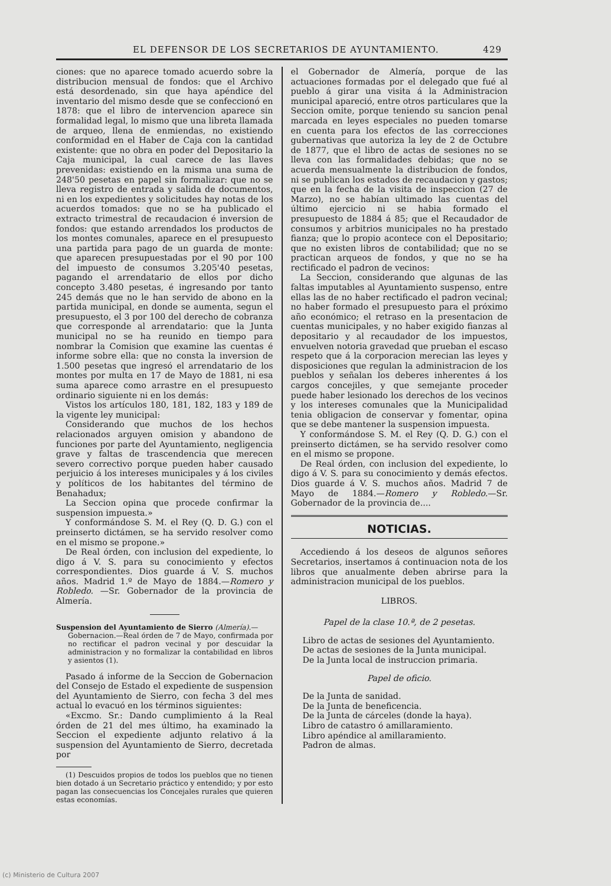EL DEFENSOR DE LOS SECRETARIOS DE AYUNTAMIENTO. 429
ciones: que no aparece tomado acuerdo sobre la distribucion mensual de fondos: que el Archivo está desordenado, sin que haya apéndice del inventario del mismo desde que se confeccionó en 1878: que el libro de intervencion aparece sin formalidad legal, lo mismo que una libreta llamada de arqueo, llena de enmiendas, no existiendo conformidad en el Haber de Caja con la cantidad existente: que no obra en poder del Depositario la Caja municipal, la cual carece de las llaves prevenidas: existiendo en la misma una suma de 248'50 pesetas en papel sin formalizar: que no se lleva registro de entrada y salida de documentos, ni en los expedientes y solicitudes hay notas de los acuerdos tomados: que no se ha publicado el extracto trimestral de recaudacion é inversion de fondos: que estando arrendados los productos de los montes comunales, aparece en el presupuesto una partida para pago de un guarda de monte: que aparecen presupuestadas por el 90 por 100 del impuesto de consumos 3.205'40 pesetas, pagando el arrendatario de ellos por dicho concepto 3.480 pesetas, é ingresando por tanto 245 demás que no le han servido de abono en la partida municipal, en donde se aumenta, segun el presupuesto, el 3 por 100 del derecho de cobranza que corresponde al arrendatario: que la Junta municipal no se ha reunido en tiempo para nombrar la Comision que examine las cuentas é informe sobre ella: que no consta la inversion de 1.500 pesetas que ingresó el arrendatario de los montes por multa en 17 de Mayo de 1881, ni esa suma aparece como arrastre en el presupuesto ordinario siguiente ni en los demás:
Vistos los artículos 180, 181, 182, 183 y 189 de la vigente ley municipal:
Considerando que muchos de los hechos relacionados arguyen omision y abandono de funciones por parte del Ayuntamiento, negligencia grave y faltas de trascendencia que merecen severo correctivo porque pueden haber causado perjuicio á los intereses municipales y á los civiles y políticos de los habitantes del término de Benahadux;
La Seccion opina que procede confirmar la suspension impuesta.»
Y conformándose S. M. el Rey (Q. D. G.) con el preinserto dictámen, se ha servido resolver como en el mismo se propone.»
De Real órden, con inclusion del expediente, lo digo á V. S. para su conocimiento y efectos correspondientes. Dios guarde á V. S. muchos años. Madrid 1.º de Mayo de 1884.—Romero y Robledo. —Sr. Gobernador de la provincia de Almería.
Suspension del Ayuntamiento de Sierro (Almería).—
Gobernacion.—Real órden de 7 de Mayo, confirmada por no rectificar el padron vecinal y por descuidar la administracion y no formalizar la contabilidad en libros y asientos (1).
Pasado á informe de la Seccion de Gobernacion del Consejo de Estado el expediente de suspension del Ayuntamiento de Sierro, con fecha 3 del mes actual lo evacuó en los términos siguientes:
«Excmo. Sr.: Dando cumplimiento á la Real órden de 21 del mes último, ha examinado la Seccion el expediente adjunto relativo á la suspension del Ayuntamiento de Sierro, decretada por
(1) Descuidos propios de todos los pueblos que no tienen bien dotado á un Secretario práctico y entendido; y por esto pagan las consecuencias los Concejales rurales que quieren estas economías.
el Gobernador de Almería, porque de las actuaciones formadas por el delegado que fué al pueblo á girar una visita á la Administracion municipal apareció, entre otros particulares que la Seccion omite, porque teniendo su sancion penal marcada en leyes especiales no pueden tomarse en cuenta para los efectos de las correcciones gubernativas que autoriza la ley de 2 de Octubre de 1877, que el libro de actas de sesiones no se lleva con las formalidades debidas; que no se acuerda mensualmente la distribucion de fondos, ni se publican los estados de recaudacion y gastos; que en la fecha de la visita de inspeccion (27 de Marzo), no se habían ultimado las cuentas del último ejercicio ni se habia formado el presupuesto de 1884 á 85; que el Recaudador de consumos y arbitrios municipales no ha prestado fianza; que lo propio acontece con el Depositario; que no existen libros de contabilidad; que no se practican arqueos de fondos, y que no se ha rectificado el padron de vecinos:
La Seccion, considerando que algunas de las faltas imputables al Ayuntamiento suspenso, entre ellas las de no haber rectificado el padron vecinal; no haber formado el presupuesto para el próximo año económico; el retraso en la presentacion de cuentas municipales, y no haber exigido fianzas al depositario y al recaudador de los impuestos, envuelven notoria gravedad que prueban el escaso respeto que á la corporacion merecian las leyes y disposiciones que regulan la administracion de los pueblos y señalan los deberes inherentes á los cargos concejiles, y que semejante proceder puede haber lesionado los derechos de los vecinos y los intereses comunales que la Municipalidad tenia obligacion de conservar y fomentar, opina que se debe mantener la suspension impuesta.
Y conformándose S. M. el Rey (Q. D. G.) con el preinserto dictámen, se ha servido resolver como en el mismo se propone.
De Real órden, con inclusion del expediente, lo digo á V. S. para su conocimiento y demás efectos. Dios guarde á V. S. muchos años. Madrid 7 de Mayo de 1884.—Romero y Robledo.—Sr. Gobernador de la provincia de....
NOTICIAS.
Accediendo á los deseos de algunos señores Secretarios, insertamos á continuacion nota de los libros que anualmente deben abrirse para la administracion municipal de los pueblos.
LIBROS.
Papel de la clase 10.ª, de 2 pesetas.
Libro de actas de sesiones del Ayuntamiento.
De actas de sesiones de la Junta municipal.
De la Junta local de instruccion primaria.
Papel de oficio.
De la Junta de sanidad.
De la Junta de beneficencia.
De la Junta de cárceles (donde la haya).
Libro de catastro ó amillaramiento.
Libro apéndice al amillaramiento.
Padron de almas.
(c) Ministerio de Cultura 2007